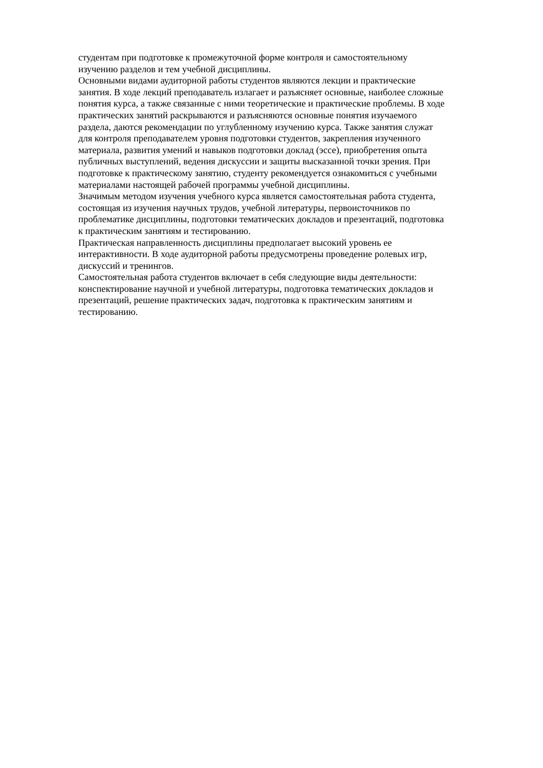студентам при подготовке к промежуточной форме контроля и самостоятельному
изучению разделов и тем учебной дисциплины.
Основными видами аудиторной работы студентов являются лекции и практические
занятия. В ходе лекций преподаватель излагает и разъясняет основные, наиболее сложные
понятия курса, а также связанные с ними теоретические и практические проблемы. В ходе
практических занятий раскрываются и разъясняются основные понятия изучаемого
раздела, даются рекомендации по углубленному изучению курса. Также занятия служат
для контроля преподавателем уровня подготовки студентов, закрепления изученного
материала, развития умений и навыков подготовки доклад (эссе), приобретения опыта
публичных выступлений, ведения дискуссии и защиты высказанной точки зрения. При
подготовке к практическому занятию, студенту рекомендуется ознакомиться с учебными
материалами настоящей рабочей программы учебной дисциплины.
Значимым методом изучения учебного курса является самостоятельная работа студента,
состоящая из изучения научных трудов, учебной литературы, первоисточников по
проблематике дисциплины, подготовки тематических докладов и презентаций, подготовка
к практическим занятиям и тестированию.
Практическая направленность дисциплины предполагает высокий уровень ее
интерактивности. В ходе аудиторной работы предусмотрены проведение ролевых игр,
дискуссий и тренингов.
Самостоятельная работа студентов включает в себя следующие виды деятельности:
конспектирование научной и учебной литературы, подготовка тематических докладов и
презентаций, решение практических задач, подготовка к практическим занятиям и
тестированию.